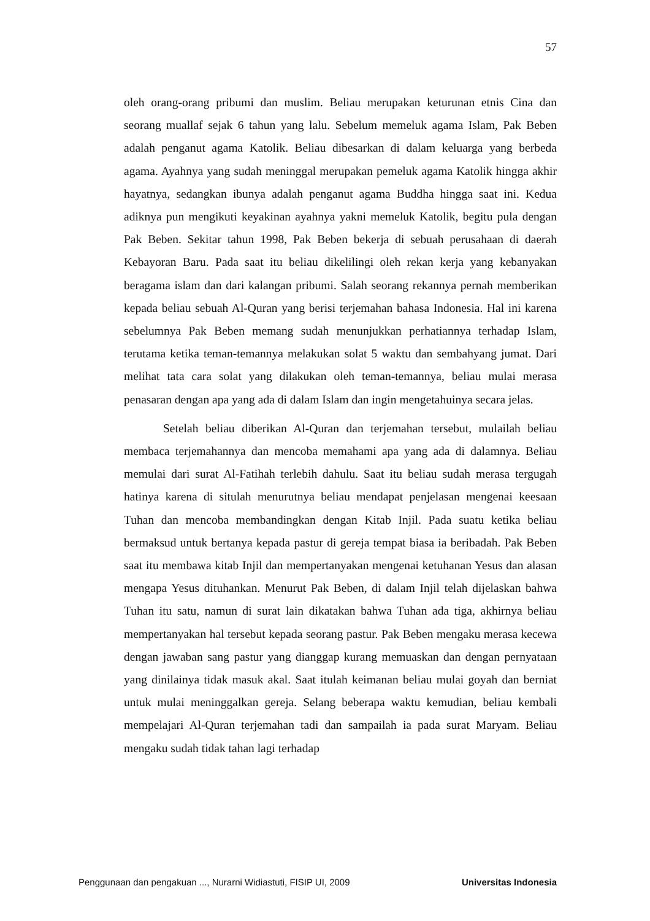57
oleh orang-orang pribumi dan muslim. Beliau merupakan keturunan etnis Cina dan seorang muallaf sejak 6 tahun yang lalu. Sebelum memeluk agama Islam, Pak Beben adalah penganut agama Katolik. Beliau dibesarkan di dalam keluarga yang berbeda agama. Ayahnya yang sudah meninggal merupakan pemeluk agama Katolik hingga akhir hayatnya, sedangkan ibunya adalah penganut agama Buddha hingga saat ini. Kedua adiknya pun mengikuti keyakinan ayahnya yakni memeluk Katolik, begitu pula dengan Pak Beben. Sekitar tahun 1998, Pak Beben bekerja di sebuah perusahaan di daerah Kebayoran Baru. Pada saat itu beliau dikelilingi oleh rekan kerja yang kebanyakan beragama islam dan dari kalangan pribumi. Salah seorang rekannya pernah memberikan kepada beliau sebuah Al-Quran yang berisi terjemahan bahasa Indonesia. Hal ini karena sebelumnya Pak Beben memang sudah menunjukkan perhatiannya terhadap Islam, terutama ketika teman-temannya melakukan solat 5 waktu dan sembahyang jumat. Dari melihat tata cara solat yang dilakukan oleh teman-temannya, beliau mulai merasa penasaran dengan apa yang ada di dalam Islam dan ingin mengetahuinya secara jelas.
Setelah beliau diberikan Al-Quran dan terjemahan tersebut, mulailah beliau membaca terjemahannya dan mencoba memahami apa yang ada di dalamnya. Beliau memulai dari surat Al-Fatihah terlebih dahulu. Saat itu beliau sudah merasa tergugah hatinya karena di situlah menurutnya beliau mendapat penjelasan mengenai keesaan Tuhan dan mencoba membandingkan dengan Kitab Injil. Pada suatu ketika beliau bermaksud untuk bertanya kepada pastur di gereja tempat biasa ia beribadah. Pak Beben saat itu membawa kitab Injil dan mempertanyakan mengenai ketuhanan Yesus dan alasan mengapa Yesus dituhankan. Menurut Pak Beben, di dalam Injil telah dijelaskan bahwa Tuhan itu satu, namun di surat lain dikatakan bahwa Tuhan ada tiga, akhirnya beliau mempertanyakan hal tersebut kepada seorang pastur. Pak Beben mengaku merasa kecewa dengan jawaban sang pastur yang dianggap kurang memuaskan dan dengan pernyataan yang dinilainya tidak masuk akal. Saat itulah keimanan beliau mulai goyah dan berniat untuk mulai meninggalkan gereja. Selang beberapa waktu kemudian, beliau kembali mempelajari Al-Quran terjemahan tadi dan sampailah ia pada surat Maryam. Beliau mengaku sudah tidak tahan lagi terhadap
Penggunaan dan pengakuan ..., Nurarni Widiastuti, FISIP UI, 2009 Universitas Indonesia